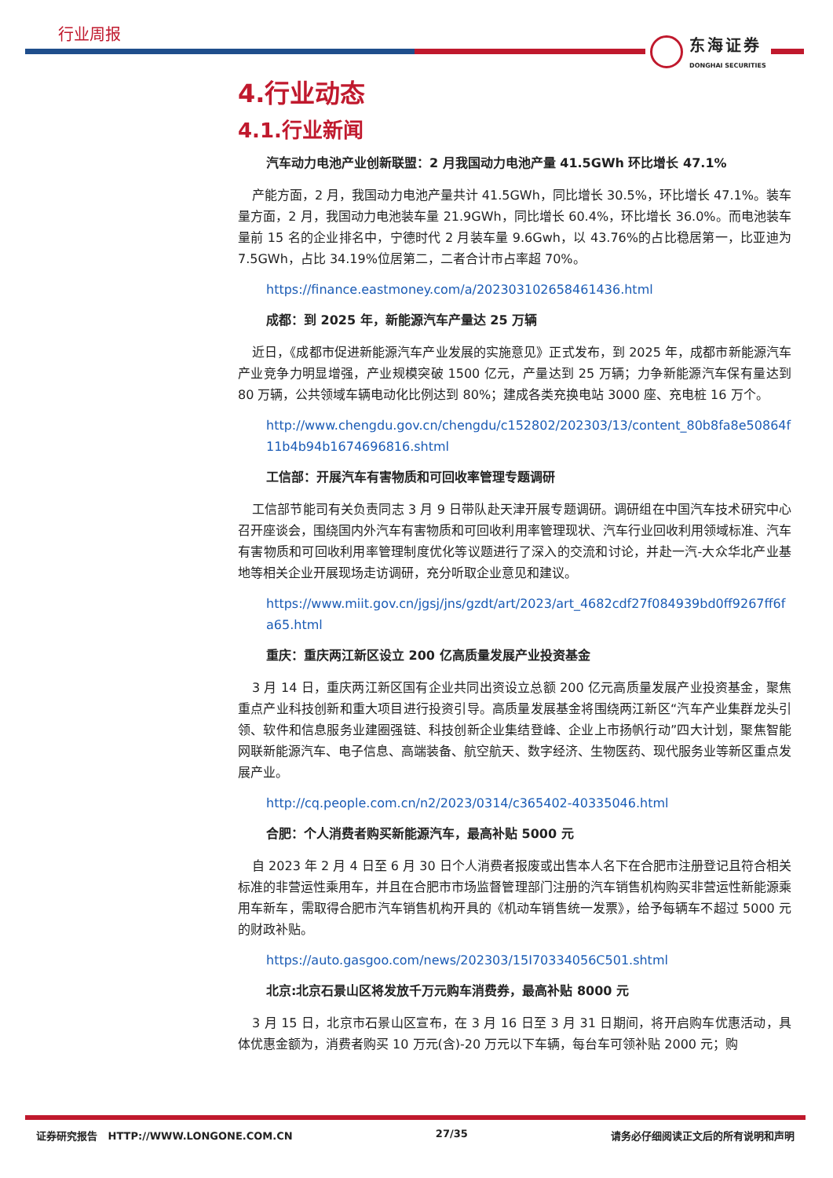行业周报 东海证券
DONGHAI SECURITIES
4.行业动态
4.1.行业新闻
汽车动力电池产业创新联盟：2 月我国动力电池产量 41.5GWh 环比增长 47.1%
产能方面，2 月，我国动力电池产量共计 41.5GWh，同比增长 30.5%，环比增长 47.1%。装车量方面，2 月，我国动力电池装车量 21.9GWh，同比增长 60.4%，环比增长 36.0%。而电池装车量前 15 名的企业排名中，宁德时代 2 月装车量 9.6Gwh，以 43.76%的占比稳居第一，比亚迪为 7.5GWh，占比 34.19%位居第二，二者合计市占率超 70%。
https://finance.eastmoney.com/a/202303102658461436.html
成都：到 2025 年，新能源汽车产量达 25 万辆
近日，《成都市促进新能源汽车产业发展的实施意见》正式发布，到 2025 年，成都市新能源汽车产业竞争力明显增强，产业规模突破 1500 亿元，产量达到 25 万辆；力争新能源汽车保有量达到 80 万辆，公共领域车辆电动化比例达到 80%；建成各类充换电站 3000 座、充电桩 16 万个。
http://www.chengdu.gov.cn/chengdu/c152802/202303/13/content_80b8fa8e50864f11b4b94b1674696816.shtml
工信部：开展汽车有害物质和可回收率管理专题调研
工信部节能司有关负责同志 3 月 9 日带队赴天津开展专题调研。调研组在中国汽车技术研究中心召开座谈会，围绕国内外汽车有害物质和可回收利用率管理现状、汽车行业回收利用领域标准、汽车有害物质和可回收利用率管理制度优化等议题进行了深入的交流和讨论，并赴一汽-大众华北产业基地等相关企业开展现场走访调研，充分听取企业意见和建议。
https://www.miit.gov.cn/jgsj/jns/gzdt/art/2023/art_4682cdf27f084939bd0ff9267ff6fa65.html
重庆：重庆两江新区设立 200 亿高质量发展产业投资基金
3 月 14 日，重庆两江新区国有企业共同出资设立总额 200 亿元高质量发展产业投资基金，聚焦重点产业科技创新和重大项目进行投资引导。高质量发展基金将围绕两江新区“汽车产业集群龙头引领、软件和信息服务业建圈强链、科技创新企业集结登峰、企业上市扬帆行动”四大计划，聚焦智能网联新能源汽车、电子信息、高端装备、航空航天、数字经济、生物医药、现代服务业等新区重点发展产业。
http://cq.people.com.cn/n2/2023/0314/c365402-40335046.html
合肥：个人消费者购买新能源汽车，最高补贴 5000 元
自 2023 年 2 月 4 日至 6 月 30 日个人消费者报废或出售本人名下在合肥市注册登记且符合相关标准的非营运性乘用车，并且在合肥市市场监督管理部门注册的汽车销售机构购买非营运性新能源乘用车新车，需取得合肥市汽车销售机构开具的《机动车销售统一发票》，给予每辆车不超过 5000 元的财政补贴。
https://auto.gasgoo.com/news/202303/15I70334056C501.shtml
北京:北京石景山区将发放千万元购车消费券，最高补贴 8000 元
3 月 15 日，北京市石景山区宣布，在 3 月 16 日至 3 月 31 日期间，将开启购车优惠活动，具体优惠金额为，消费者购买 10 万元(含)-20 万元以下车辆，每台车可领补贴 2000 元；购
证券研究报告 HTTP://WWW.LONGONE.COM.CN 27/35 请务必仔细阅读正文后的所有说明和声明